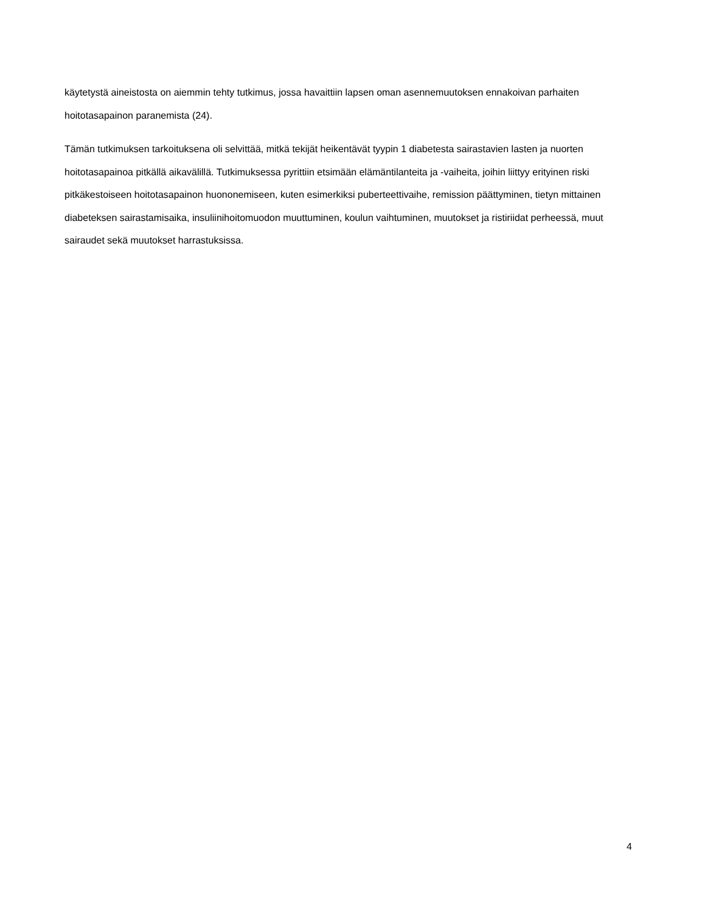käytetystä aineistosta on aiemmin tehty tutkimus, jossa havaittiin lapsen oman asennemuutoksen ennakoivan parhaiten hoitotasapainon paranemista (24).
Tämän tutkimuksen tarkoituksena oli selvittää, mitkä tekijät heikentävät tyypin 1 diabetesta sairastavien lasten ja nuorten hoitotasapainoa pitkällä aikavälillä. Tutkimuksessa pyrittiin etsimään elämäntilanteita ja -vaiheita, joihin liittyy erityinen riski pitkäkestoiseen hoitotasapainon huononemiseen, kuten esimerkiksi puberteettivaihe, remission päättyminen, tietyn mittainen diabeteksen sairastamisaika, insuliinihoitomuodon muuttuminen, koulun vaihtuminen, muutokset ja ristiriidat perheessä, muut sairaudet sekä muutokset harrastuksissa.
4